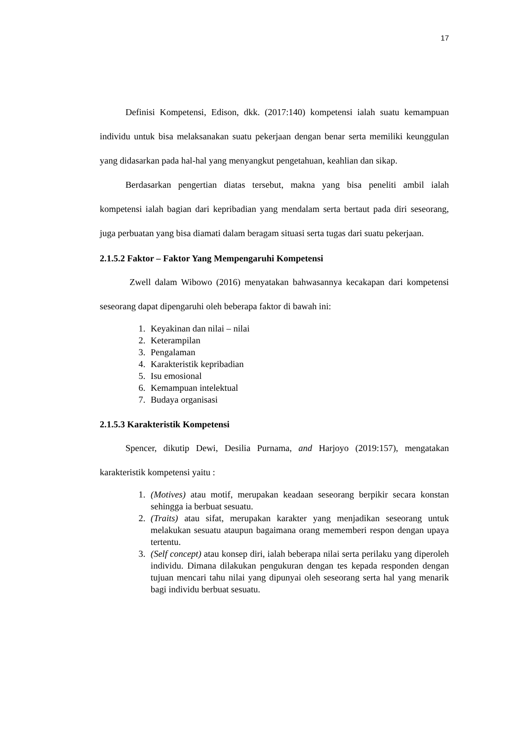17
Definisi Kompetensi, Edison, dkk. (2017:140) kompetensi ialah suatu kemampuan individu untuk bisa melaksanakan suatu pekerjaan dengan benar serta memiliki keunggulan yang didasarkan pada hal-hal yang menyangkut pengetahuan, keahlian dan sikap.
Berdasarkan pengertian diatas tersebut, makna yang bisa peneliti ambil ialah kompetensi ialah bagian dari kepribadian yang mendalam serta bertaut pada diri seseorang, juga perbuatan yang bisa diamati dalam beragam situasi serta tugas dari suatu pekerjaan.
2.1.5.2 Faktor – Faktor Yang Mempengaruhi Kompetensi
Zwell dalam Wibowo (2016) menyatakan bahwasannya kecakapan dari kompetensi seseorang dapat dipengaruhi oleh beberapa faktor di bawah ini:
1. Keyakinan dan nilai – nilai
2. Keterampilan
3. Pengalaman
4. Karakteristik kepribadian
5. Isu emosional
6. Kemampuan intelektual
7. Budaya organisasi
2.1.5.3 Karakteristik Kompetensi
Spencer, dikutip Dewi, Desilia Purnama, and Harjoyo (2019:157), mengatakan karakteristik kompetensi yaitu :
1. (Motives) atau motif, merupakan keadaan seseorang berpikir secara konstan sehingga ia berbuat sesuatu.
2. (Traits) atau sifat, merupakan karakter yang menjadikan seseorang untuk melakukan sesuatu ataupun bagaimana orang mememberi respon dengan upaya tertentu.
3. (Self concept) atau konsep diri, ialah beberapa nilai serta perilaku yang diperoleh individu. Dimana dilakukan pengukuran dengan tes kepada responden dengan tujuan mencari tahu nilai yang dipunyai oleh seseorang serta hal yang menarik bagi individu berbuat sesuatu.